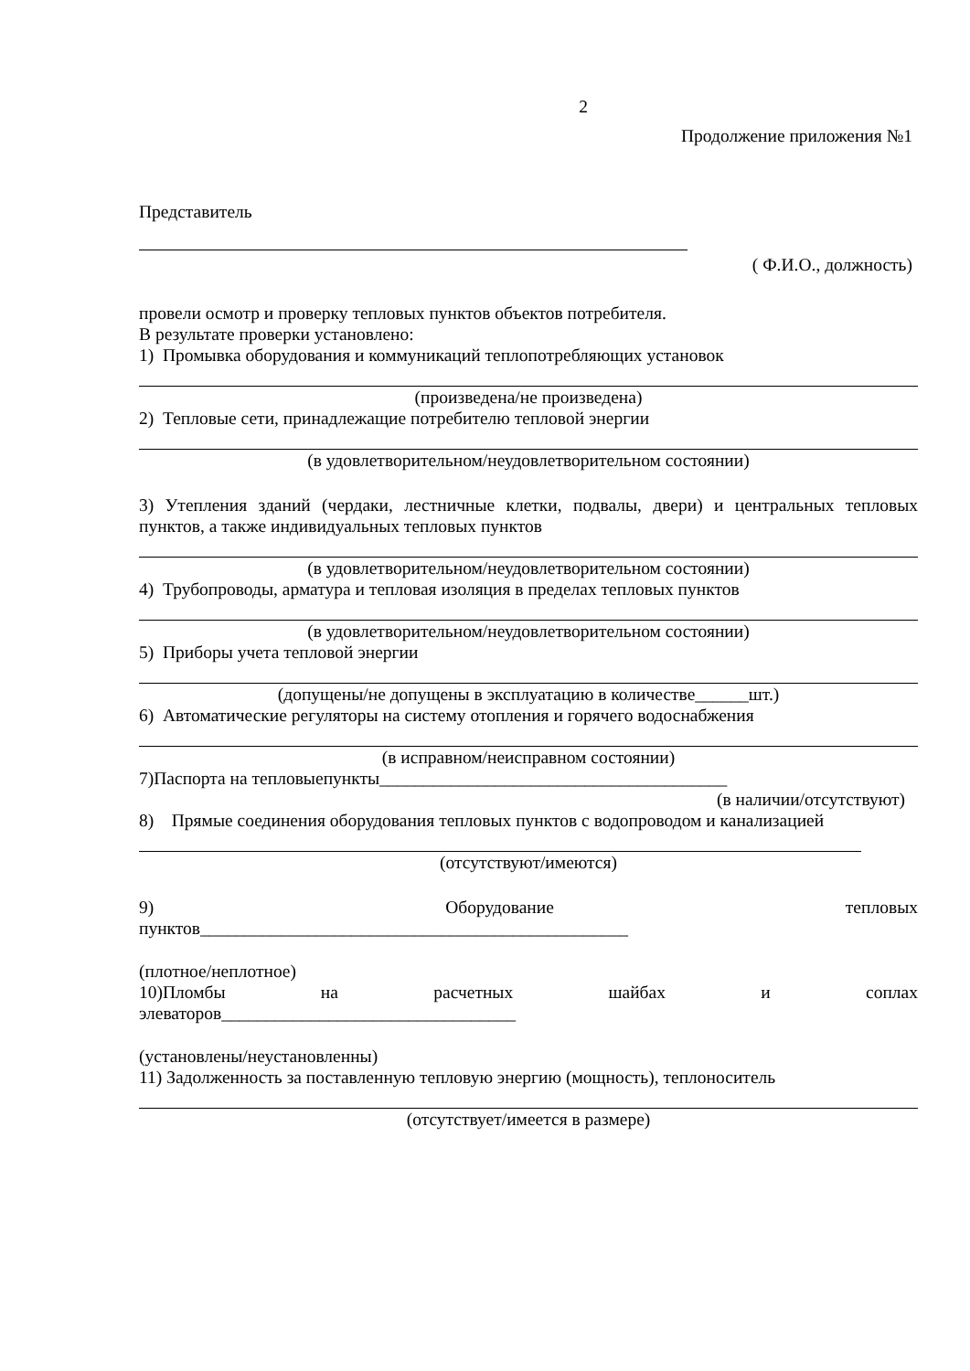2
Продолжение приложения №1
Представитель
( Ф.И.О., должность)
провели осмотр и проверку тепловых пунктов объектов потребителя.
В результате проверки установлено:
1) Промывка оборудования и коммуникаций теплопотребляющих установок
(произведена/не произведена)
2) Тепловые сети, принадлежащие потребителю тепловой энергии
(в удовлетворительном/неудовлетворительном состоянии)
3) Утепления зданий (чердаки, лестничные клетки, подвалы, двери) и центральных тепловых пунктов, а также индивидуальных тепловых пунктов
(в удовлетворительном/неудовлетворительном состоянии)
4) Трубопроводы, арматура и тепловая изоляция в пределах тепловых пунктов
(в удовлетворительном/неудовлетворительном состоянии)
5) Приборы учета тепловой энергии
(допущены/не допущены в эксплуатацию в количестве______шт.)
6) Автоматические регуляторы на систему отопления и горячего водоснабжения
(в исправном/неисправном состоянии)
7)Паспорта на тепловыепункты_______________________________________
(в наличии/отсутствуют)
8) Прямые соединения оборудования тепловых пунктов с водопроводом и канализацией
(отсутствуют/имеются)
9) Оборудование тепловых
пунктов________________________________________________
(плотное/неплотное)
10)Пломбы на расчетных шайбах и соплах
элеваторов_________________________________
(установлены/неустановленны)
11) Задолженность за поставленную тепловую энергию (мощность), теплоноситель
(отсутствует/имеется в размере)